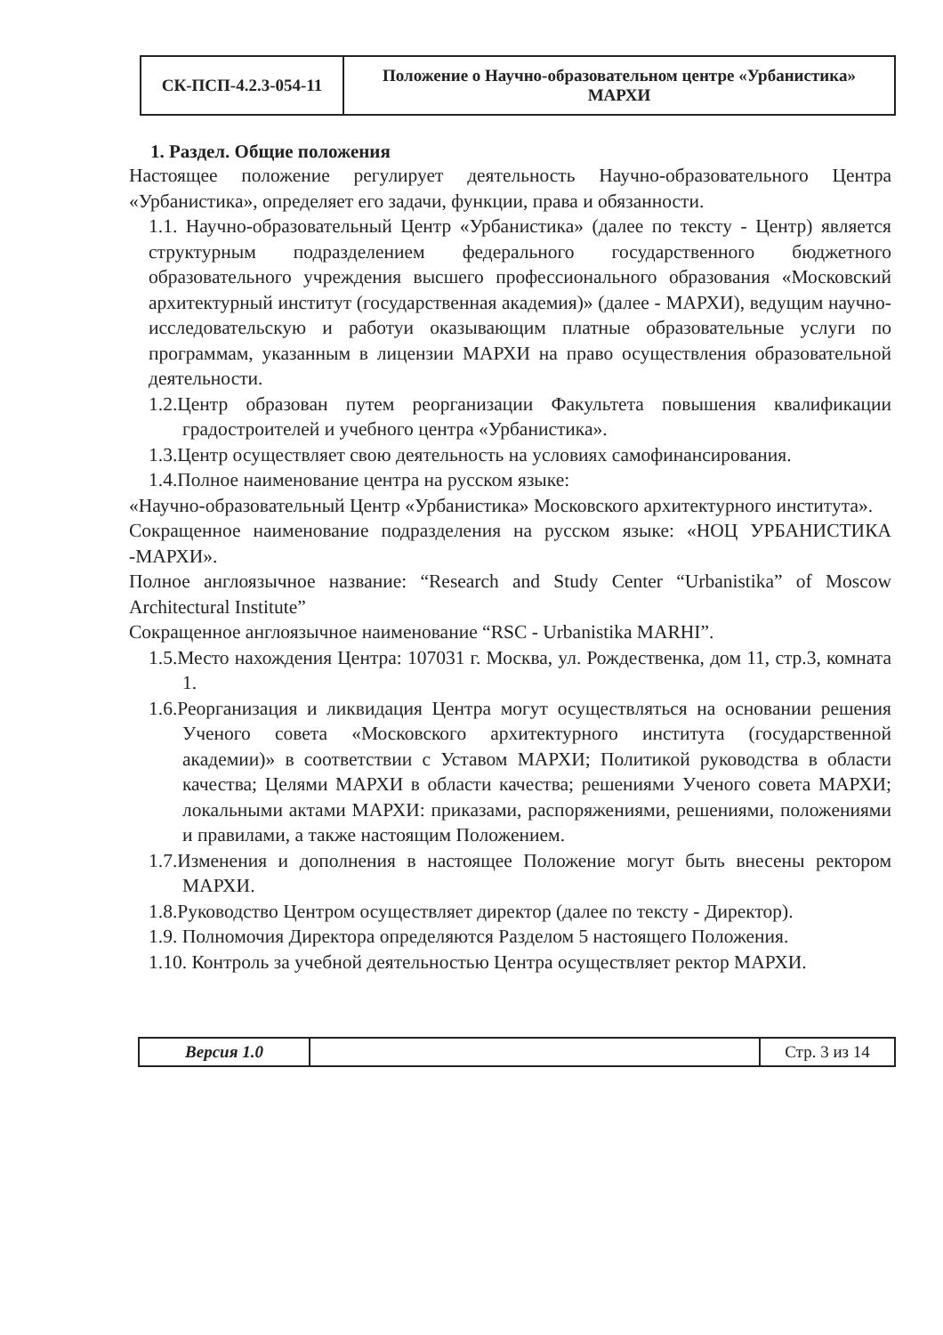| СК-ПСП-4.2.3-054-11 | Положение о Научно-образовательном центре «Урбанистика» МАРХИ |
1. Раздел. Общие положения
Настоящее положение регулирует деятельность Научно-образовательного Центра «Урбанистика», определяет его задачи, функции, права и обязанности.
1.1. Научно-образовательный Центр «Урбанистика» (далее по тексту - Центр) является структурным подразделением федерального государственного бюджетного образовательного учреждения высшего профессионального образования «Московский архитектурный институт (государственная академия)» (далее - МАРХИ), ведущим научно-исследовательскую и работуи оказывающим платные образовательные услуги по программам, указанным в лицензии МАРХИ на право осуществления образовательной деятельности.
1.2.Центр образован путем реорганизации Факультета повышения квалификации градостроителей и учебного центра «Урбанистика».
1.3.Центр осуществляет свою деятельность на условиях самофинансирования.
1.4.Полное наименование центра на русском языке:
«Научно-образовательный Центр «Урбанистика» Московского архитектурного института».
Сокращенное наименование подразделения на русском языке: «НОЦ УРБАНИСТИКА -МАРХИ».
Полное англоязычное название: “Research and Study Center “Urbanistika” of Moscow Architectural Institute”
Сокращенное англоязычное наименование “RSC - Urbanistika MARHI”.
1.5.Место нахождения Центра: 107031 г. Москва, ул. Рождественка, дом 11, стр.3, комната 1.
1.6.Реорганизация и ликвидация Центра могут осуществляться на основании решения Ученого совета «Московского архитектурного института (государственной академии)» в соответствии с Уставом МАРХИ; Политикой руководства в области качества; Целями МАРХИ в области качества; решениями Ученого совета МАРХИ; локальными актами МАРХИ: приказами, распоряжениями, решениями, положениями и правилами, а также настоящим Положением.
1.7.Изменения и дополнения в настоящее Положение могут быть внесены ректором МАРХИ.
1.8.Руководство Центром осуществляет директор (далее по тексту - Директор).
1.9. Полномочия Директора определяются Разделом 5 настоящего Положения.
1.10. Контроль за учебной деятельностью Центра осуществляет ректор МАРХИ.
| Версия 1.0 | | Стр. 3 из 14 |